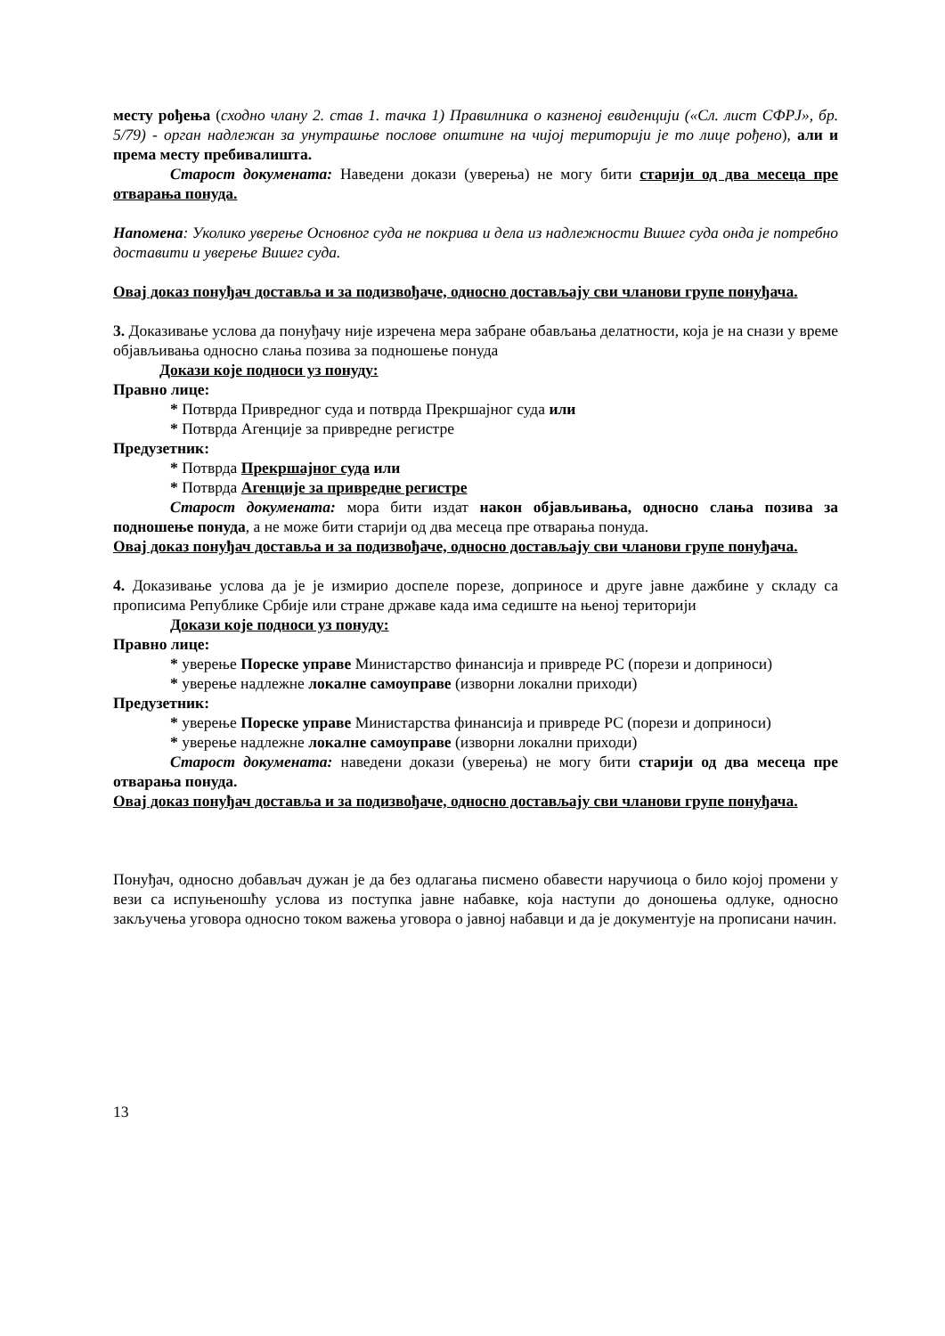месту рођења (сходно члану 2. став 1. тачка 1) Правилника о казненој евиденцији («Сл. лист СФРЈ», бр. 5/79) - орган надлежан за унутрашње послове општине на чијој територији је то лице рођено), али и према месту пребивалишта.
Старост докумената: Наведени докази (уверења) не могу бити старији од два месеца пре отварања понуда.
Напомена: Уколико уверење Основног суда не покрива и дела из надлежности Вишег суда онда је потребно доставити и уверење Вишег суда.
Овај доказ понуђач доставља и за подизвођаче, односно достављају сви чланови групе понуђача.
3. Доказивање услова да понуђачу није изречена мера забране обављања делатности, која је на снази у време објављивања односно слања позива за подношење понуда
Докази које подноси уз понуду:
Правно лице:
* Потврда Привредног суда и потврда Прекршајног суда или
* Потврда Агенције за привредне регистре
Предузетник:
* Потврда Прекршајног суда или
* Потврда Агенције за привредне регистре
Старост докумената: мора бити издат након објављивања, односно слања позива за подношење понуда, а не може бити старији од два месеца пре отварања понуда.
Овај доказ понуђач доставља и за подизвођаче, односно достављају сви чланови групе понуђача.
4. Доказивање услова да је је измирио доспеле порезе, доприносе и друге јавне дажбине у складу са прописима Републике Србије или стране државе када има седиште на њеној територији
Докази које подноси уз понуду:
Правно лице:
* уверење Пореске управе Министарство финансија и привреде РС (порези и доприноси)
* уверење надлежне локалне самоуправе (изворни локални приходи)
Предузетник:
* уверење Пореске управе Министарства финансија и привреде РС (порези и доприноси)
* уверење надлежне локалне самоуправе (изворни локални приходи)
Старост докумената: наведени докази (уверења) не могу бити старији од два месеца пре отварања понуда.
Овај доказ понуђач доставља и за подизвођаче, односно достављају сви чланови групе понуђача.
Понуђач, односно добављач дужан је да без одлагања писмено обавести наручиоца о било којој промени у вези са испуњеношћу услова из поступка јавне набавке, која наступи до доношења одлуке, односно закључења уговора односно током важења уговора о јавној набавци и да је документује на прописани начин.
13